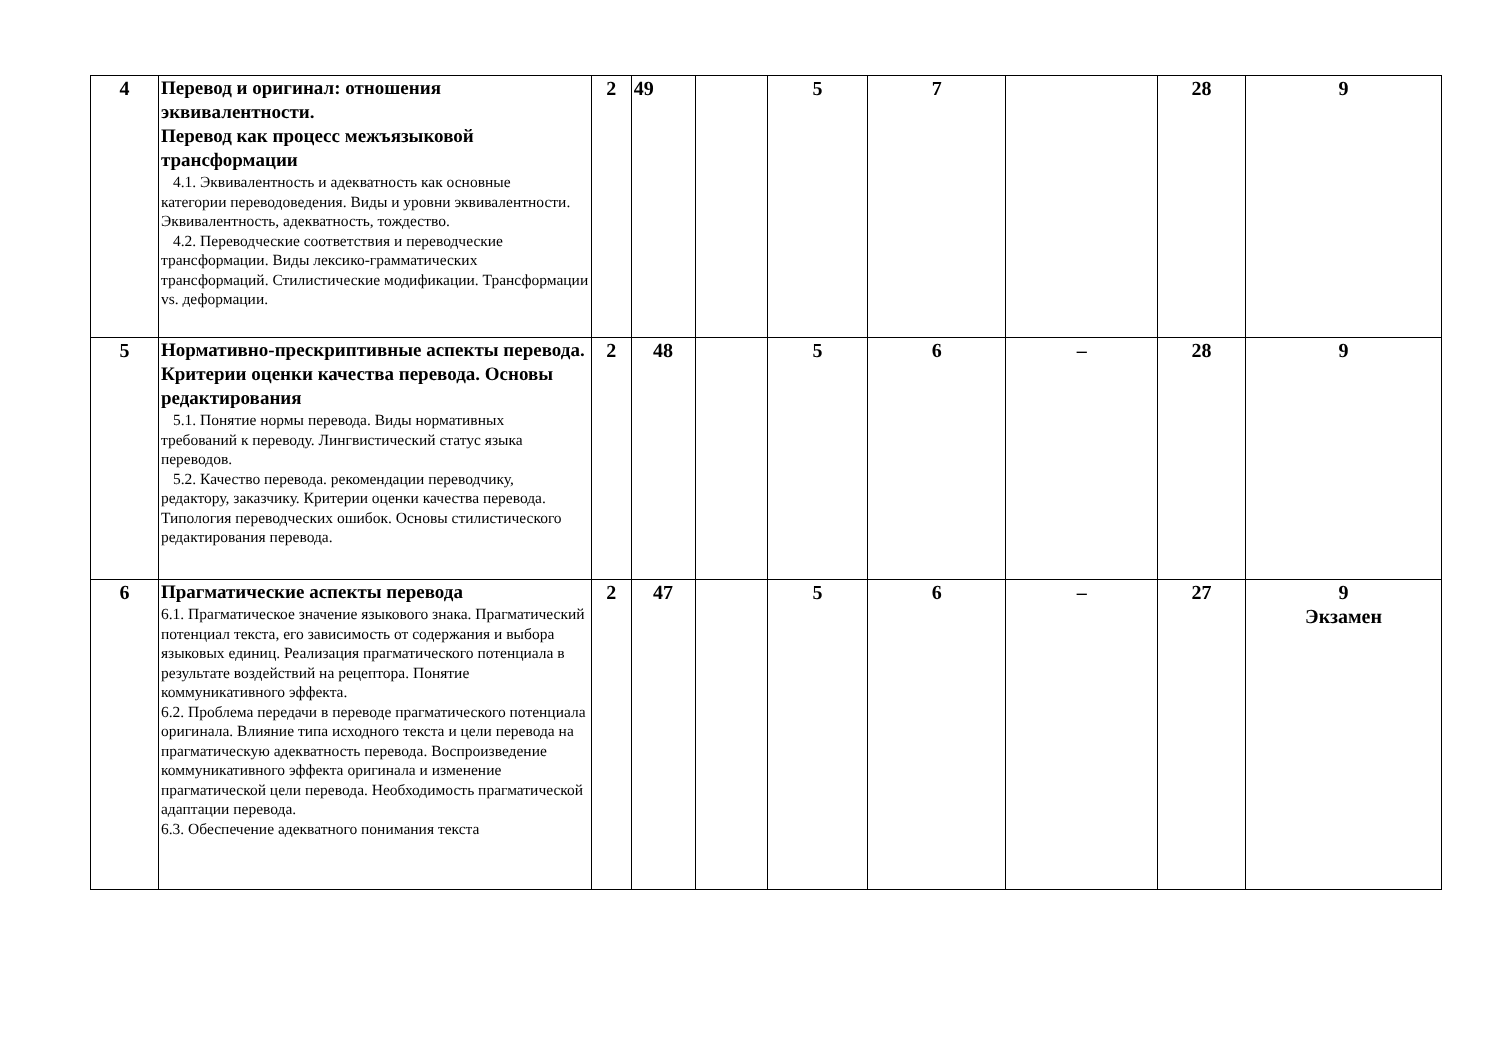| 4 | Перевод и оригинал: отношения эквивалентности. Перевод как процесс межъязыковой трансформации 4.1. Эквивалентность и адекватность как основные категории переводоведения. Виды и уровни эквивалентности. Эквивалентность, адекватность, тождество. 4.2. Переводческие соответствия и переводческие трансформации. Виды лексико-грамматических трансформаций. Стилистические модификации. Трансформации vs. деформации. | 2 | 49 | | 5 | 7 | | 28 | 9 |
| 5 | Нормативно-прескриптивные аспекты перевода. Критерии оценки качества перевода. Основы редактирования 5.1. Понятие нормы перевода. Виды нормативных требований к переводу. Лингвистический статус языка переводов. 5.2. Качество перевода. рекомендации переводчику, редактору, заказчику. Критерии оценки качества перевода. Типология переводческих ошибок. Основы стилистического редактирования перевода. | 2 | 48 | | 5 | 6 | – | 28 | 9 |
| 6 | Прагматические аспекты перевода 6.1. Прагматическое значение языкового знака. Прагматический потенциал текста, его зависимость от содержания и выбора языковых единиц. Реализация прагматического потенциала в результате воздействий на рецептора. Понятие коммуникативного эффекта. 6.2. Проблема передачи в переводе прагматического потенциала оригинала. Влияние типа исходного текста и цели перевода на прагматическую адекватность перевода. Воспроизведение коммуникативного эффекта оригинала и изменение прагматической цели перевода. Необходимость прагматической адаптации перевода. 6.3. Обеспечение адекватного понимания текста | 2 | 47 | | 5 | 6 | – | 27 | 9 Экзамен |